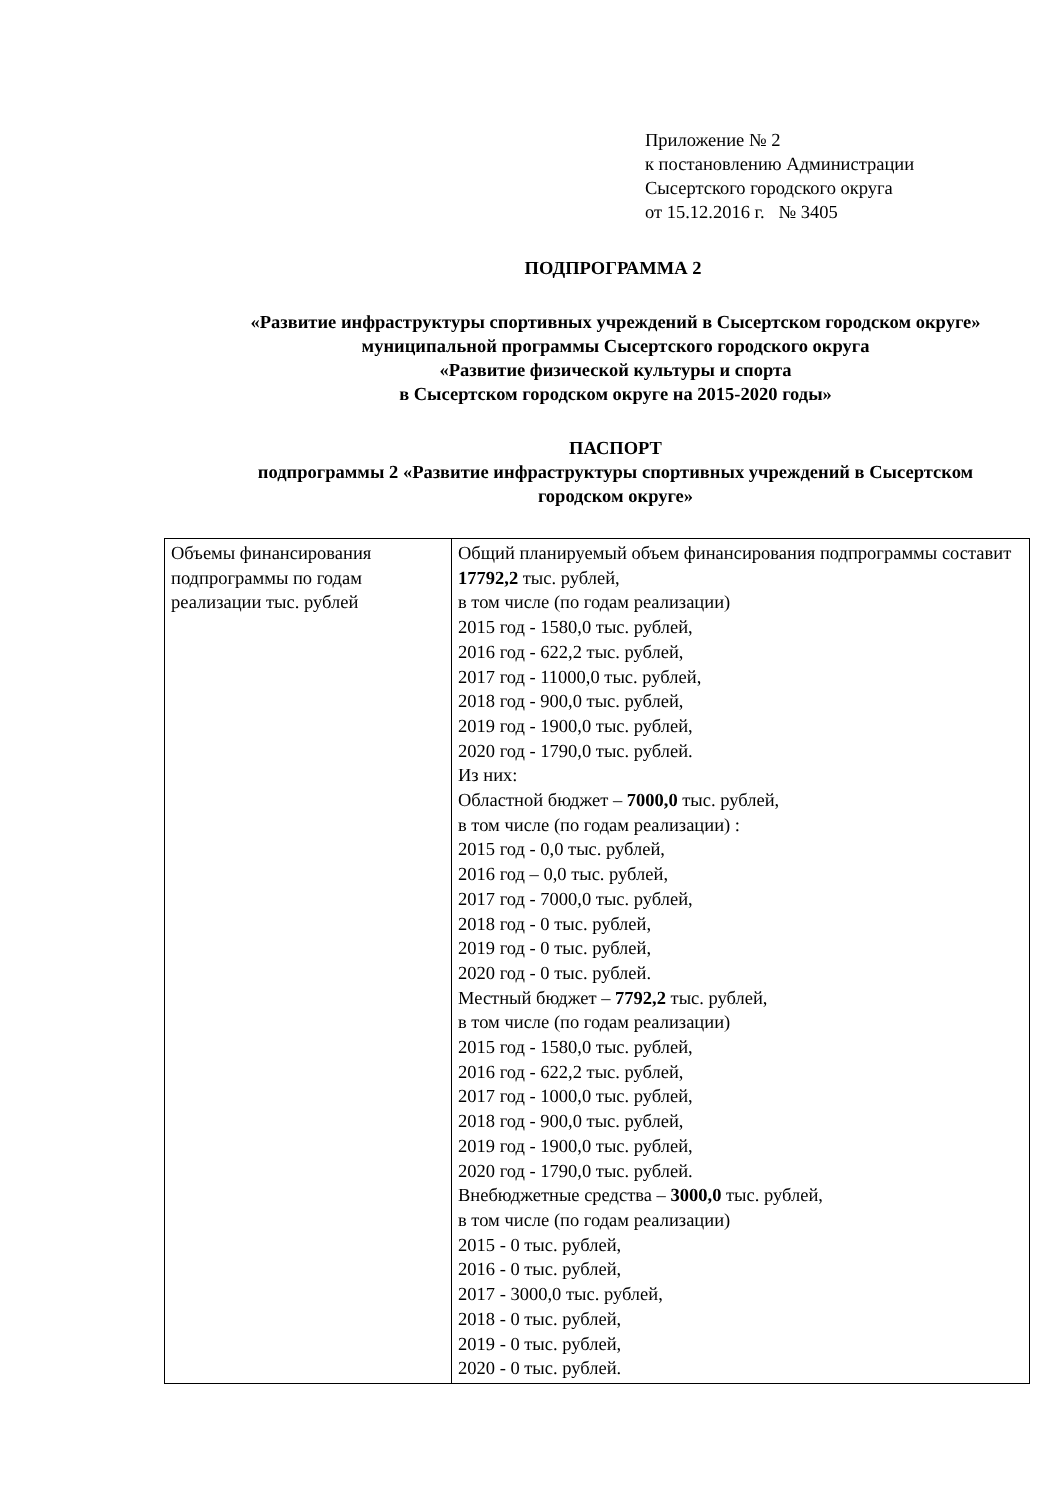Приложение № 2
к постановлению Администрации
Сысертского городского округа
от 15.12.2016 г. № 3405
ПОДПРОГРАММА 2
«Развитие инфраструктуры спортивных учреждений в Сысертском городском округе» муниципальной программы Сысертского городского округа
«Развитие физической культуры и спорта
в Сысертском городском округе на 2015-2020 годы»
ПАСПОРТ
подпрограммы 2 «Развитие инфраструктуры спортивных учреждений в Сысертском городском округе»
| Объемы финансирования подпрограммы по годам реализации тыс. рублей | Общий планируемый объем финансирования подпрограммы составит 17792,2 тыс. рублей, в том числе (по годам реализации) 2015 год - 1580,0 тыс. рублей, 2016 год - 622,2 тыс. рублей, 2017 год - 11000,0 тыс. рублей, 2018 год - 900,0 тыс. рублей, 2019 год - 1900,0 тыс. рублей, 2020 год - 1790,0 тыс. рублей. Из них: Областной бюджет – 7000,0 тыс. рублей, в том числе (по годам реализации) : 2015 год - 0,0 тыс. рублей, 2016 год – 0,0 тыс. рублей, 2017 год - 7000,0 тыс. рублей, 2018 год - 0 тыс. рублей, 2019 год - 0 тыс. рублей, 2020 год - 0 тыс. рублей. Местный бюджет – 7792,2 тыс. рублей, в том числе (по годам реализации) 2015 год - 1580,0 тыс. рублей, 2016 год - 622,2 тыс. рублей, 2017 год - 1000,0 тыс. рублей, 2018 год - 900,0 тыс. рублей, 2019 год - 1900,0 тыс. рублей, 2020 год - 1790,0 тыс. рублей. Внебюджетные средства – 3000,0 тыс. рублей, в том числе (по годам реализации) 2015 - 0 тыс. рублей, 2016 - 0 тыс. рублей, 2017 - 3000,0 тыс. рублей, 2018 - 0 тыс. рублей, 2019 - 0 тыс. рублей, 2020 - 0 тыс. рублей. |